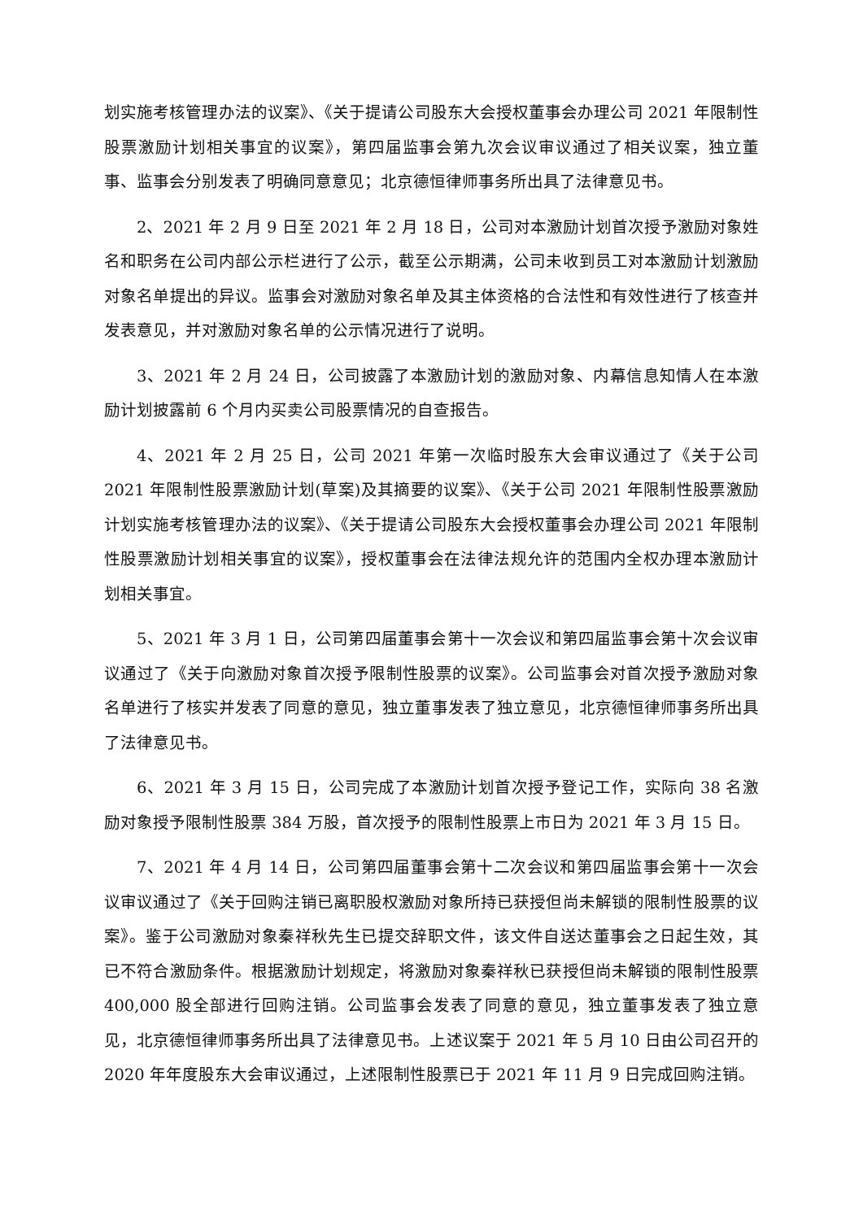划实施考核管理办法的议案》、《关于提请公司股东大会授权董事会办理公司 2021 年限制性股票激励计划相关事宜的议案》，第四届监事会第九次会议审议通过了相关议案，独立董事、监事会分别发表了明确同意意见；北京德恒律师事务所出具了法律意见书。
2、2021 年 2 月 9 日至 2021 年 2 月 18 日，公司对本激励计划首次授予激励对象姓名和职务在公司内部公示栏进行了公示，截至公示期满，公司未收到员工对本激励计划激励对象名单提出的异议。监事会对激励对象名单及其主体资格的合法性和有效性进行了核查并发表意见，并对激励对象名单的公示情况进行了说明。
3、2021 年 2 月 24 日，公司披露了本激励计划的激励对象、内幕信息知情人在本激励计划披露前 6 个月内买卖公司股票情况的自查报告。
4、2021 年 2 月 25 日，公司 2021 年第一次临时股东大会审议通过了《关于公司 2021 年限制性股票激励计划(草案)及其摘要的议案》、《关于公司 2021 年限制性股票激励计划实施考核管理办法的议案》、《关于提请公司股东大会授权董事会办理公司 2021 年限制性股票激励计划相关事宜的议案》，授权董事会在法律法规允许的范围内全权办理本激励计划相关事宜。
5、2021 年 3 月 1 日，公司第四届董事会第十一次会议和第四届监事会第十次会议审议通过了《关于向激励对象首次授予限制性股票的议案》。公司监事会对首次授予激励对象名单进行了核实并发表了同意的意见，独立董事发表了独立意见，北京德恒律师事务所出具了法律意见书。
6、2021 年 3 月 15 日，公司完成了本激励计划首次授予登记工作，实际向 38 名激励对象授予限制性股票 384 万股，首次授予的限制性股票上市日为 2021 年 3 月 15 日。
7、2021 年 4 月 14 日，公司第四届董事会第十二次会议和第四届监事会第十一次会议审议通过了《关于回购注销已离职股权激励对象所持已获授但尚未解锁的限制性股票的议案》。鉴于公司激励对象秦祥秋先生已提交辞职文件，该文件自送达董事会之日起生效，其已不符合激励条件。根据激励计划规定，将激励对象秦祥秋已获授但尚未解锁的限制性股票 400,000 股全部进行回购注销。公司监事会发表了同意的意见，独立董事发表了独立意见，北京德恒律师事务所出具了法律意见书。上述议案于 2021 年 5 月 10 日由公司召开的 2020 年年度股东大会审议通过，上述限制性股票已于 2021 年 11 月 9 日完成回购注销。